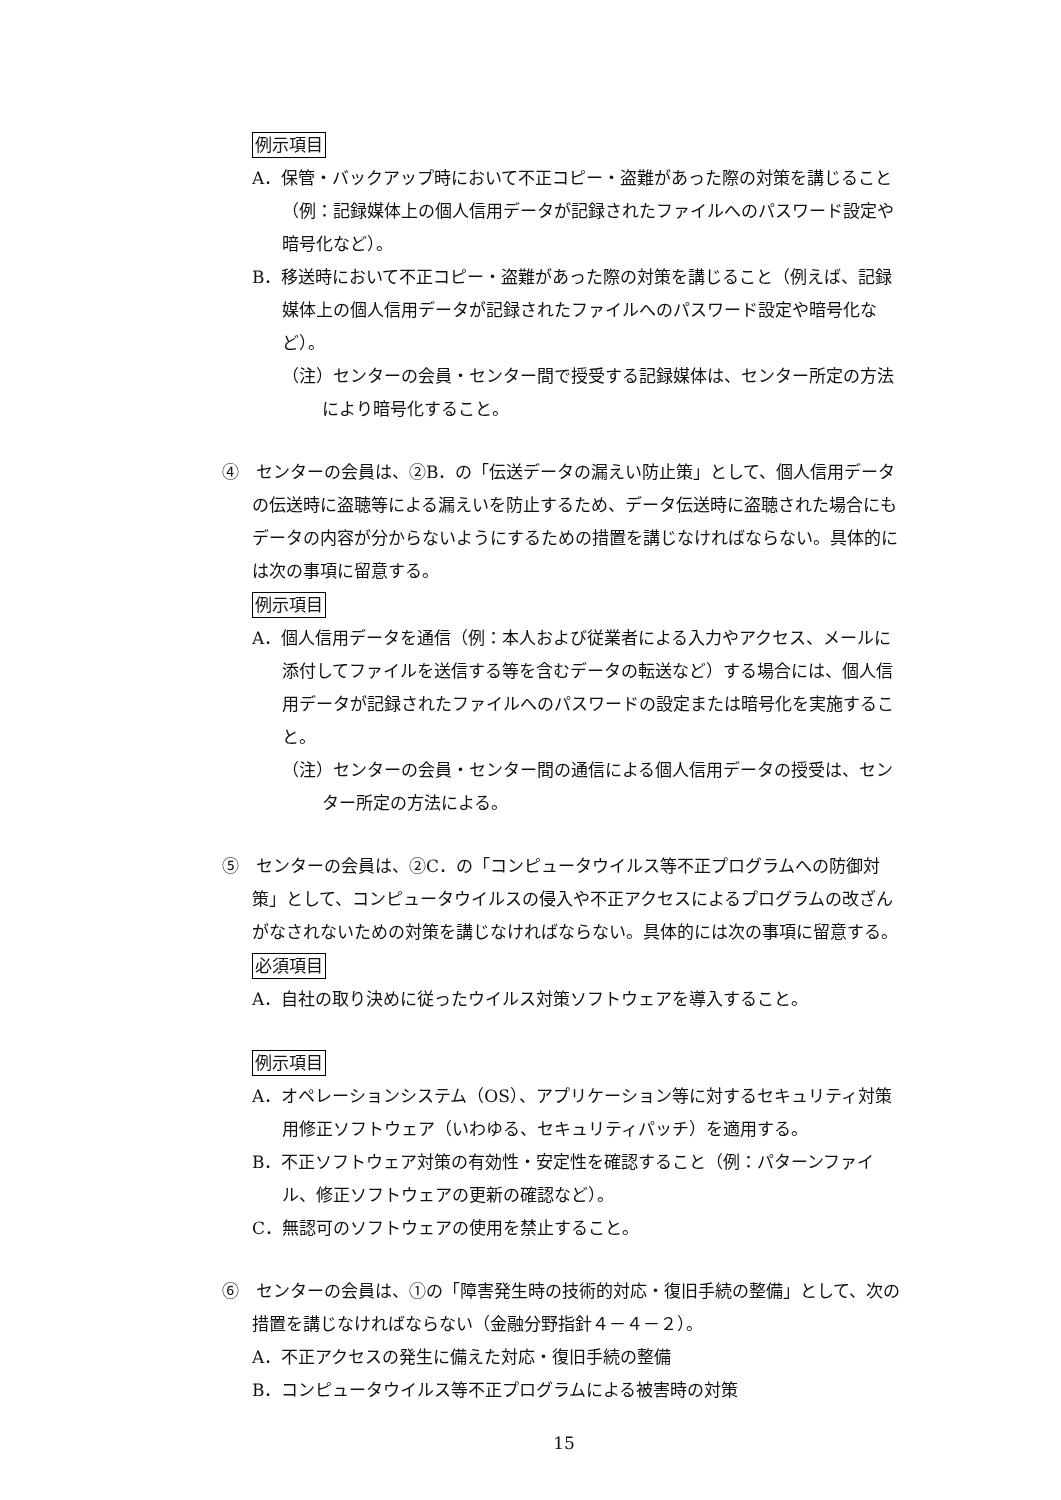例示項目
A．保管・バックアップ時において不正コピー・盗難があった際の対策を講じること（例：記録媒体上の個人信用データが記録されたファイルへのパスワード設定や暗号化など）。
B．移送時において不正コピー・盗難があった際の対策を講じること（例えば、記録媒体上の個人信用データが記録されたファイルへのパスワード設定や暗号化など）。
（注）センターの会員・センター間で授受する記録媒体は、センター所定の方法により暗号化すること。
④　センターの会員は、②B．の「伝送データの漏えい防止策」として、個人信用データの伝送時に盗聴等による漏えいを防止するため、データ伝送時に盗聴された場合にもデータの内容が分からないようにするための措置を講じなければならない。具体的には次の事項に留意する。
例示項目
A．個人信用データを通信（例：本人および従業者による入力やアクセス、メールに添付してファイルを送信する等を含むデータの転送など）する場合には、個人信用データが記録されたファイルへのパスワードの設定または暗号化を実施すること。
（注）センターの会員・センター間の通信による個人信用データの授受は、センター所定の方法による。
⑤　センターの会員は、②C．の「コンピュータウイルス等不正プログラムへの防御対策」として、コンピュータウイルスの侵入や不正アクセスによるプログラムの改ざんがなされないための対策を講じなければならない。具体的には次の事項に留意する。
必須項目
A．自社の取り決めに従ったウイルス対策ソフトウェアを導入すること。
例示項目
A．オペレーションシステム（OS）、アプリケーション等に対するセキュリティ対策用修正ソフトウェア（いわゆる、セキュリティパッチ）を適用する。
B．不正ソフトウェア対策の有効性・安定性を確認すること（例：パターンファイル、修正ソフトウェアの更新の確認など）。
C．無認可のソフトウェアの使用を禁止すること。
⑥　センターの会員は、①の「障害発生時の技術的対応・復旧手続の整備」として、次の措置を講じなければならない（金融分野指針４－４－２）。
A．不正アクセスの発生に備えた対応・復旧手続の整備
B．コンピュータウイルス等不正プログラムによる被害時の対策
15